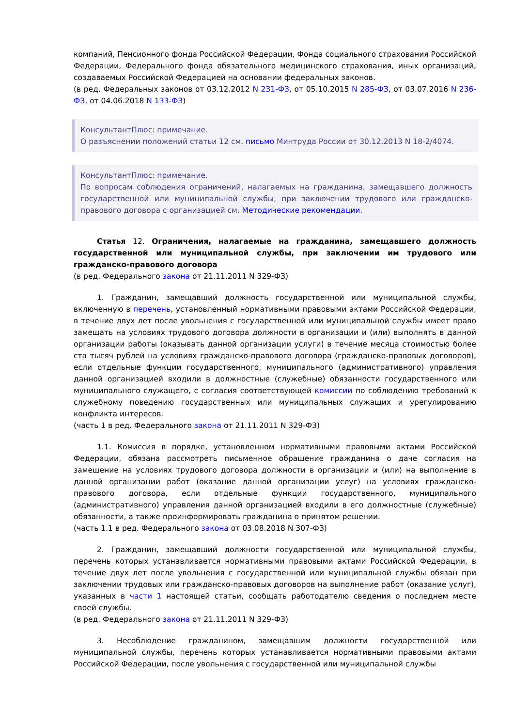компаний, Пенсионного фонда Российской Федерации, Фонда социального страхования Российской Федерации, Федерального фонда обязательного медицинского страхования, иных организаций, создаваемых Российской Федерацией на основании федеральных законов.
(в ред. Федеральных законов от 03.12.2012 N 231-ФЗ, от 05.10.2015 N 285-ФЗ, от 03.07.2016 N 236-ФЗ, от 04.06.2018 N 133-ФЗ)
КонсультантПлюс: примечание.
О разъяснении положений статьи 12 см. письмо Минтруда России от 30.12.2013 N 18-2/4074.
КонсультантПлюс: примечание.
По вопросам соблюдения ограничений, налагаемых на гражданина, замещавшего должность государственной или муниципальной службы, при заключении трудового или гражданско-правового договора с организацией см. Методические рекомендации.
Статья 12. Ограничения, налагаемые на гражданина, замещавшего должность государственной или муниципальной службы, при заключении им трудового или гражданско-правового договора
(в ред. Федерального закона от 21.11.2011 N 329-ФЗ)
1. Гражданин, замещавший должность государственной или муниципальной службы, включенную в перечень, установленный нормативными правовыми актами Российской Федерации, в течение двух лет после увольнения с государственной или муниципальной службы имеет право замещать на условиях трудового договора должности в организации и (или) выполнять в данной организации работы (оказывать данной организации услуги) в течение месяца стоимостью более ста тысяч рублей на условиях гражданско-правового договора (гражданско-правовых договоров), если отдельные функции государственного, муниципального (административного) управления данной организацией входили в должностные (служебные) обязанности государственного или муниципального служащего, с согласия соответствующей комиссии по соблюдению требований к служебному поведению государственных или муниципальных служащих и урегулированию конфликта интересов.
(часть 1 в ред. Федерального закона от 21.11.2011 N 329-ФЗ)
1.1. Комиссия в порядке, установленном нормативными правовыми актами Российской Федерации, обязана рассмотреть письменное обращение гражданина о даче согласия на замещение на условиях трудового договора должности в организации и (или) на выполнение в данной организации работ (оказание данной организации услуг) на условиях гражданско-правового договора, если отдельные функции государственного, муниципального (административного) управления данной организацией входили в его должностные (служебные) обязанности, а также проинформировать гражданина о принятом решении.
(часть 1.1 в ред. Федерального закона от 03.08.2018 N 307-ФЗ)
2. Гражданин, замещавший должности государственной или муниципальной службы, перечень которых устанавливается нормативными правовыми актами Российской Федерации, в течение двух лет после увольнения с государственной или муниципальной службы обязан при заключении трудовых или гражданско-правовых договоров на выполнение работ (оказание услуг), указанных в части 1 настоящей статьи, сообщать работодателю сведения о последнем месте своей службы.
(в ред. Федерального закона от 21.11.2011 N 329-ФЗ)
3. Несоблюдение гражданином, замещавшим должности государственной или муниципальной службы, перечень которых устанавливается нормативными правовыми актами Российской Федерации, после увольнения с государственной или муниципальной службы